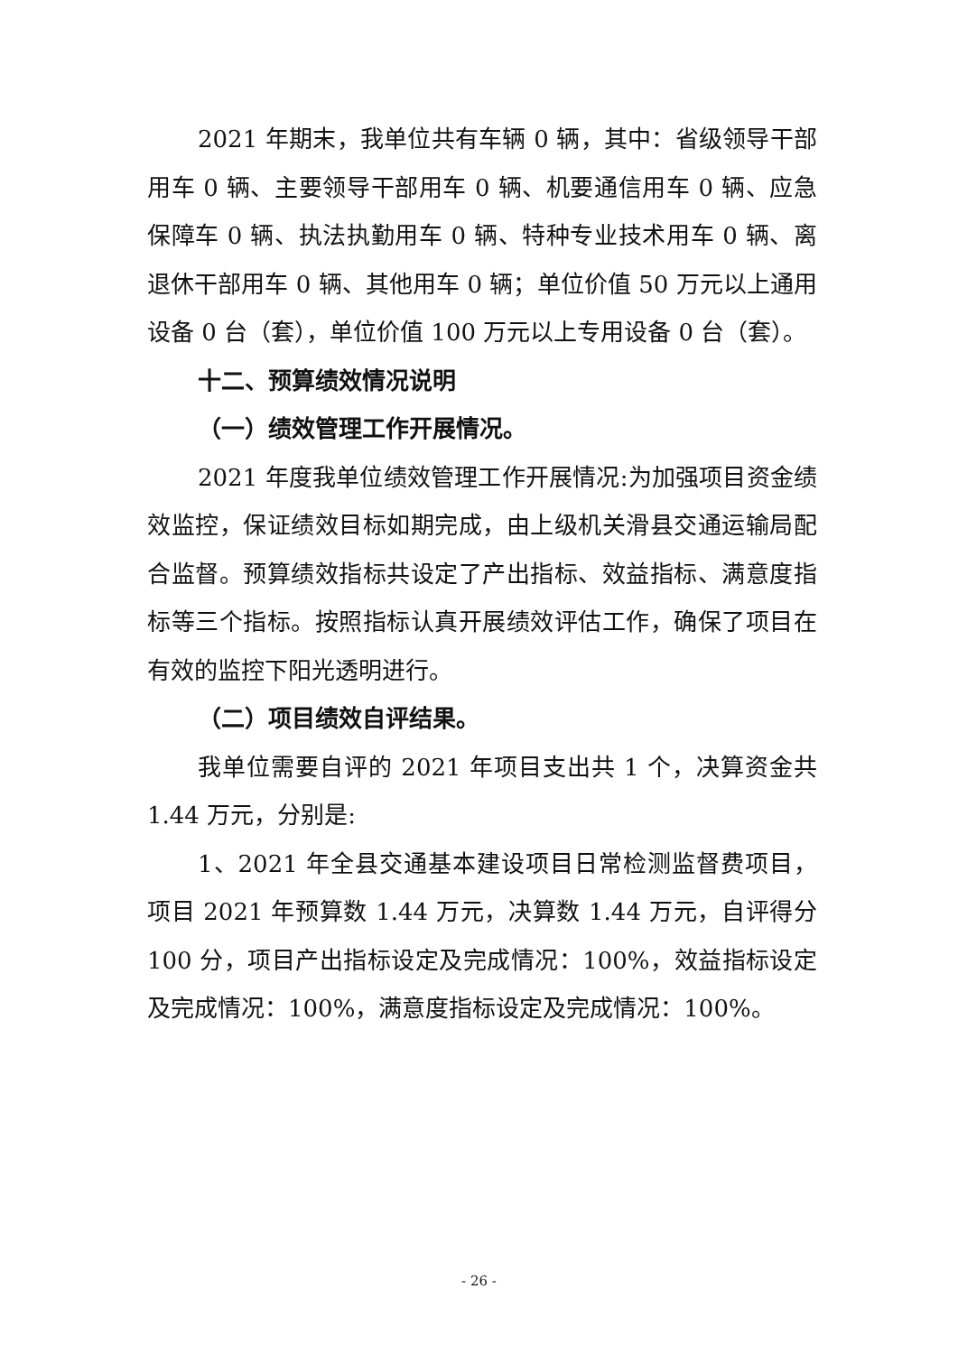2021 年期末，我单位共有车辆 0 辆，其中：省级领导干部用车 0 辆、主要领导干部用车 0 辆、机要通信用车 0 辆、应急保障车 0 辆、执法执勤用车 0 辆、特种专业技术用车 0 辆、离退休干部用车 0 辆、其他用车 0 辆；单位价值 50 万元以上通用设备 0 台（套），单位价值 100 万元以上专用设备 0 台（套）。
十二、预算绩效情况说明
（一）绩效管理工作开展情况。
2021 年度我单位绩效管理工作开展情况:为加强项目资金绩效监控，保证绩效目标如期完成，由上级机关滑县交通运输局配合监督。预算绩效指标共设定了产出指标、效益指标、满意度指标等三个指标。按照指标认真开展绩效评估工作，确保了项目在有效的监控下阳光透明进行。
（二）项目绩效自评结果。
我单位需要自评的 2021 年项目支出共 1 个，决算资金共 1.44 万元，分别是:
1、2021 年全县交通基本建设项目日常检测监督费项目，项目 2021 年预算数 1.44 万元，决算数 1.44 万元，自评得分 100 分，项目产出指标设定及完成情况：100%，效益指标设定及完成情况：100%，满意度指标设定及完成情况：100%。
- 26 -